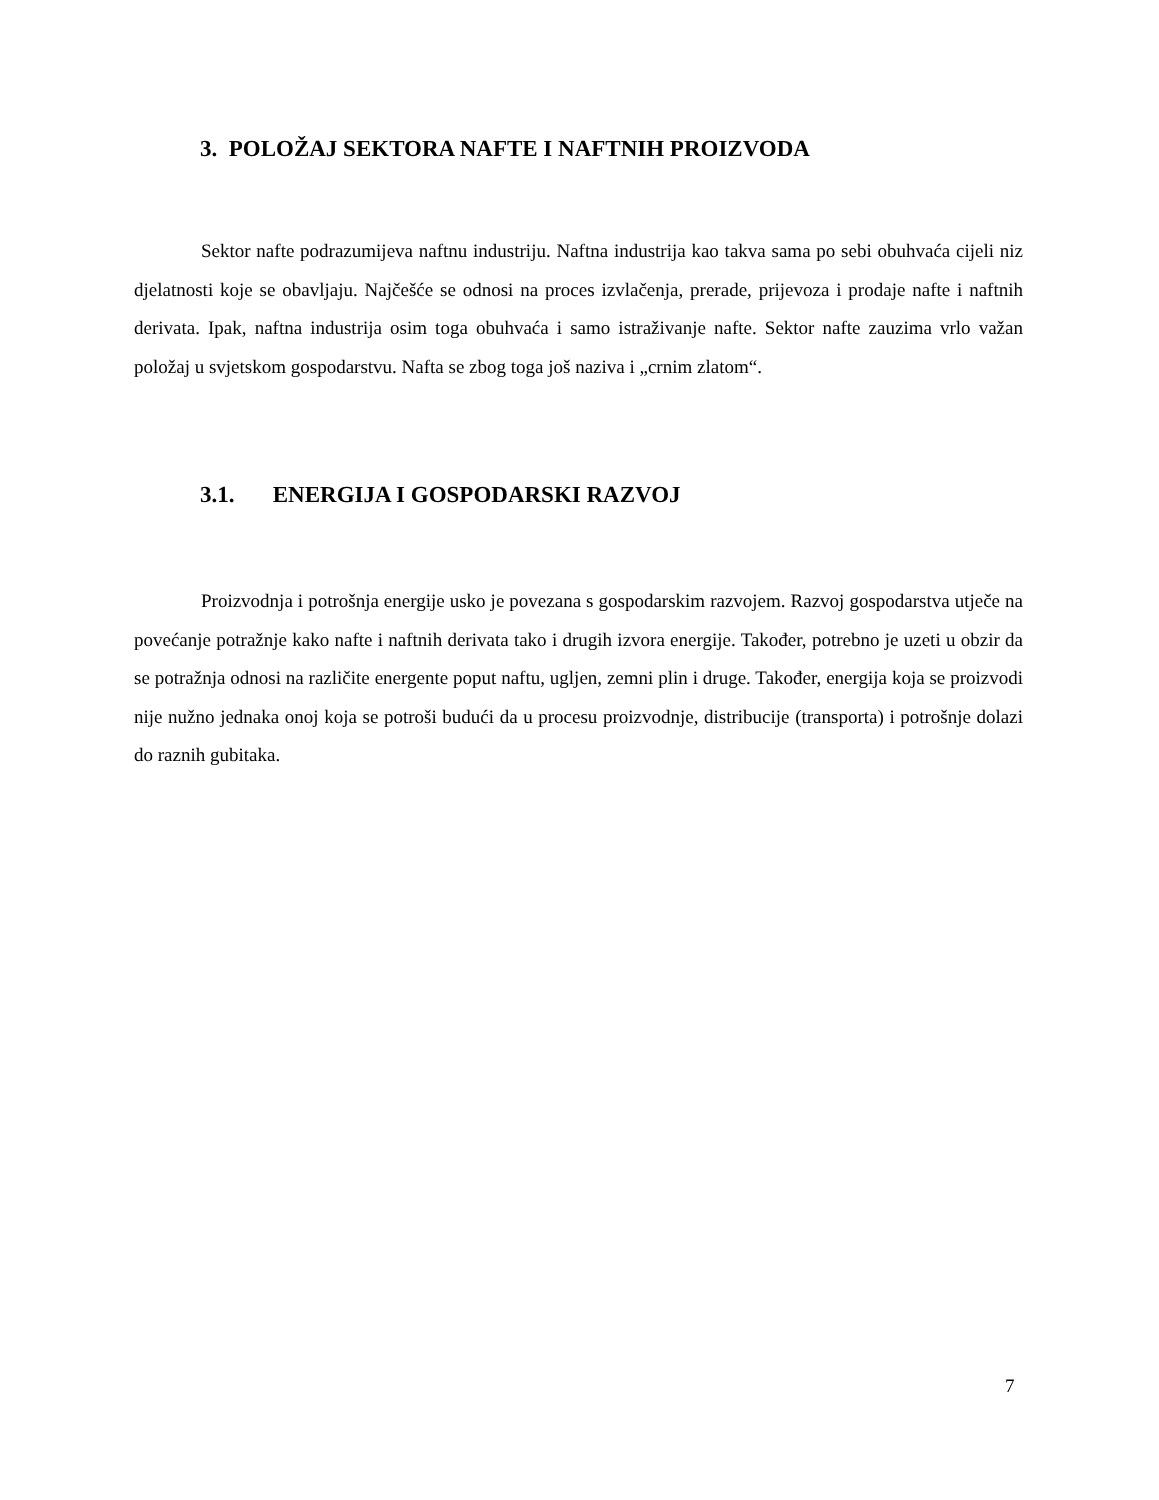3. POLOŽAJ SEKTORA NAFTE I NAFTNIH PROIZVODA
Sektor nafte podrazumijeva naftnu industriju. Naftna industrija kao takva sama po sebi obuhvaća cijeli niz djelatnosti koje se obavljaju. Najčešće se odnosi na proces izvlačenja, prerade, prijevoza i prodaje nafte i naftnih derivata. Ipak, naftna industrija osim toga obuhvaća i samo istraživanje nafte. Sektor nafte zauzima vrlo važan položaj u svjetskom gospodarstvu. Nafta se zbog toga još naziva i „crnim zlatom“.
3.1. ENERGIJA I GOSPODARSKI RAZVOJ
Proizvodnja i potrošnja energije usko je povezana s gospodarskim razvojem. Razvoj gospodarstva utječe na povećanje potražnje kako nafte i naftnih derivata tako i drugih izvora energije. Također, potrebno je uzeti u obzir da se potražnja odnosi na različite energente poput naftu, ugljen, zemni plin i druge. Također, energija koja se proizvodi nije nužno jednaka onoj koja se potroši budući da u procesu proizvodnje, distribucije (transporta) i potrošnje dolazi do raznih gubitaka.
7